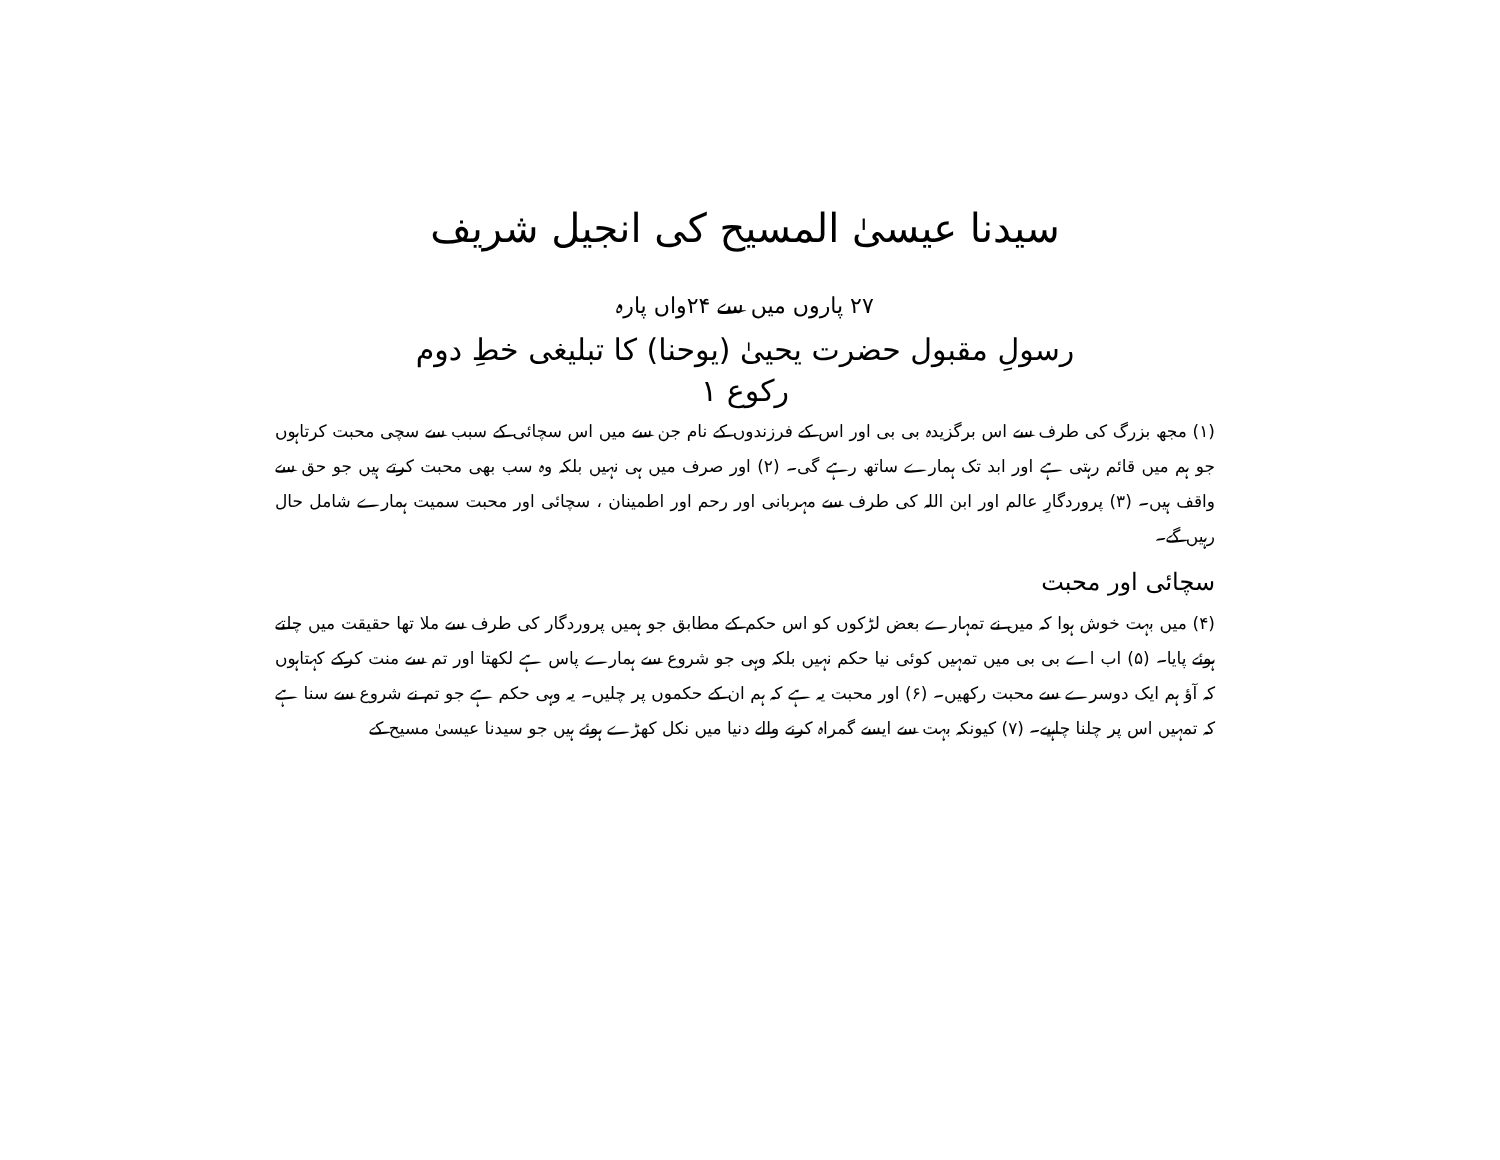سیدنا عیسیٰ المسیح کی انجیل شریف
۲۷ پاروں میں سے ۲۴واں پارہ
رسولِ مقبول حضرت یحییٰ (یوحنا) کا تبلیغی خطِ دوم
رکوع ۱
(۱) مجھ بزرگ کی طرف سے اس برگزیدہ بی بی اور اس کے فرزندوں کے نام جن سے میں اس سچائی کے سبب سے سچی محبت کرتاہوں جو ہم میں قائم رہتی ہے اور ابد تک ہمارے ساتھ رہے گی۔ (۲) اور صرف میں ہی نہیں بلکہ وہ سب بھی محبت کرتے ہیں جو حق سے واقف ہیں۔ (۳) پروردگارِ عالم اور ابن اللہ کی طرف سے مہربانی اور رحم اور اطمینان ، سچائی اور محبت سمیت ہمارے شامل حال رہیں گے۔
سچائی اور محبت
(۴) میں بہت خوش ہوا کہ میں نے تمہارے بعض لڑکوں کو اس حکم کے مطابق جو ہمیں پروردگار کی طرف سے ملا تھا حقیقت میں چلتے ہوئے پایا۔ (۵) اب اے بی بی میں تمہیں کوئی نیا حکم نہیں بلکہ وہی جو شروع سے ہمارے پاس ہے لکھتا اور تم سے منت کرکے کہتاہوں کہ آؤ ہم ایک دوسرے سے محبت رکھیں۔ (۶) اور محبت یہ ہے کہ ہم ان کے حکموں پر چلیں۔ یہ وہی حکم ہے جو تم نے شروع سے سنا ہے کہ تمہیں اس پر چلنا چاہیے۔ (۷) کیونکہ بہت سے ایسے گمراہ کرنے والے دنیا میں نکل کھڑے ہوئے ہیں جو سیدنا عیسیٰ مسیح کے